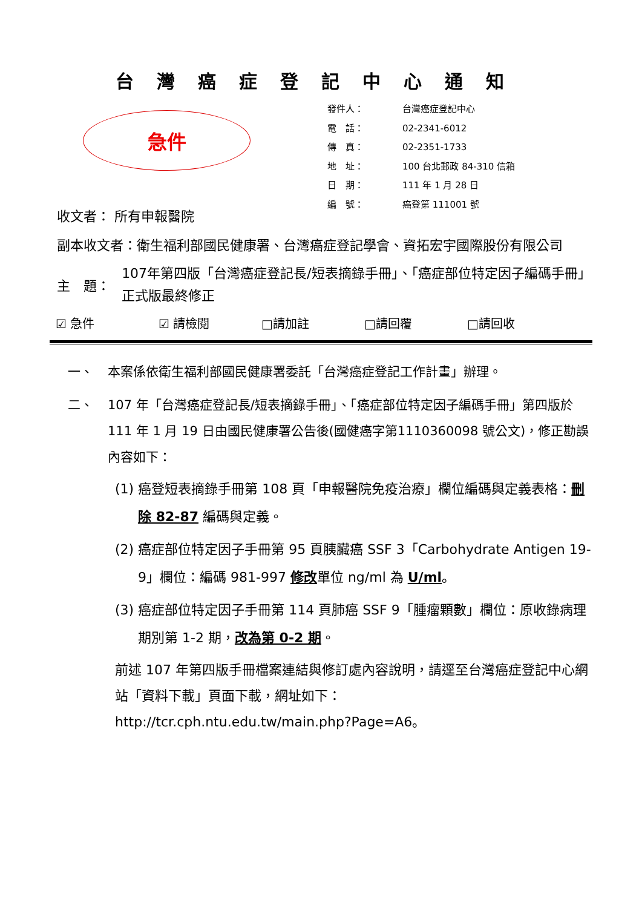台灣癌症登記中心通知
急件
| 發件人： | 台灣癌症登記中心 |
| 電 話： | 02-2341-6012 |
| 傳 真： | 02-2351-1733 |
| 地 址： | 100 台北郵政 84-310 信箱 |
| 日 期： | 111 年 1 月 28 日 |
| 編 號： | 癌登第 111001 號 |
收文者： 所有申報醫院
副本收文者：衛生福利部國民健康署、台灣癌症登記學會、資拓宏宇國際股份有限公司
主　題： 107年第四版「台灣癌症登記長/短表摘錄手冊」、「癌症部位特定因子編碼手冊」正式版最終修正
☑ 急件 ☑ 請檢閱 □請加註 □請回覆 □請回收
一、 本案係依衛生福利部國民健康署委託「台灣癌症登記工作計畫」辦理。
二、 107 年「台灣癌症登記長/短表摘錄手冊」、「癌症部位特定因子編碼手冊」第四版於 111 年 1 月 19 日由國民健康署公告後(國健癌字第1110360098 號公文)，修正勘誤內容如下：
(1) 癌登短表摘錄手冊第 108 頁「申報醫院免疫治療」欄位編碼與定義表格：刪除 82-87 編碼與定義。
(2) 癌症部位特定因子手冊第 95 頁胰臟癌 SSF 3「Carbohydrate Antigen 19-9」欄位：編碼 981-997 修改單位 ng/ml 為 U/ml。
(3) 癌症部位特定因子手冊第 114 頁肺癌 SSF 9「腫瘤顆數」欄位：原收錄病理期別第 1-2 期，改為第 0-2 期。
前述 107 年第四版手冊檔案連結與修訂處內容說明，請逕至台灣癌症登記中心網站「資料下載」頁面下載，網址如下：
http://tcr.cph.ntu.edu.tw/main.php?Page=A6。